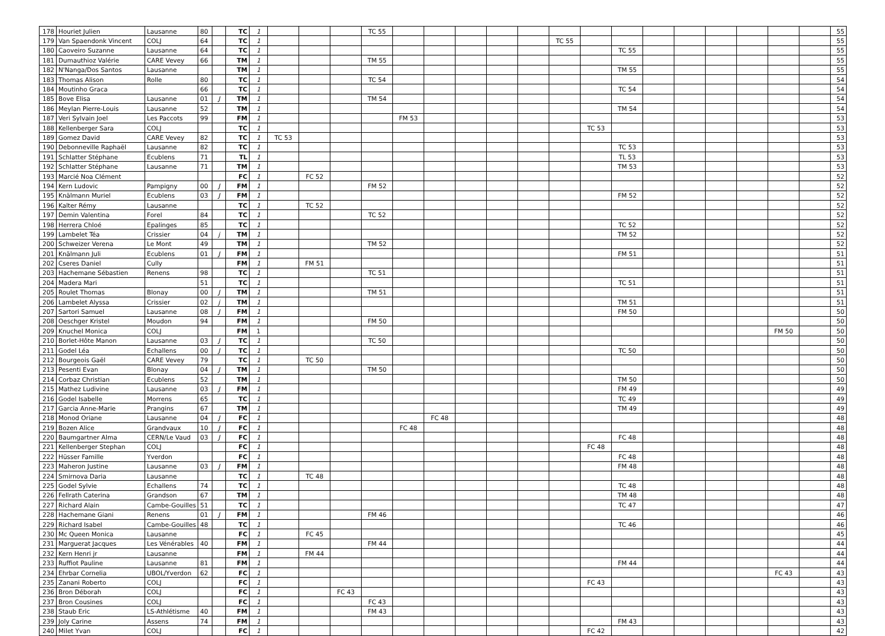| 178 | Houriet Julien | Lausanne | 80 | | TC | 1 | | | | TC 55 | | | | | | | | | | | | | | | 55 |
| 179 | Van Spaendonk Vincent | COLJ | 64 | | TC | 1 | | | | | | | | | | TC 55 | | | | | | | | | 55 |
| 180 | Caoveiro Suzanne | Lausanne | 64 | | TC | 1 | | | | | | | | | | | | TC 55 | | | | | | | 55 |
| 181 | Dumauthioz Valérie | CARE Vevey | 66 | | TM | 1 | | | | TM 55 | | | | | | | | | | | | | | | 55 |
| 182 | N'Nanga/Dos Santos | Lausanne | | | TM | 1 | | | | | | | | | | | | TM 55 | | | | | | | 55 |
| 183 | Thomas Alison | Rolle | 80 | | TC | 1 | | | | TC 54 | | | | | | | | | | | | | | | 54 |
| 184 | Moutinho Graca | | 66 | | TC | 1 | | | | | | | | | | | | TC 54 | | | | | | | 54 |
| 185 | Bove Elisa | Lausanne | 01 | J | TM | 1 | | | | TM 54 | | | | | | | | | | | | | | | 54 |
| 186 | Meylan Pierre-Louis | Lausanne | 52 | | TM | 1 | | | | | | | | | | | | TM 54 | | | | | | | 54 |
| 187 | Veri Sylvain Joel | Les Paccots | 99 | | FM | 1 | | | | | FM 53 | | | | | | | | | | | | | | 53 |
| 188 | Kellenberger Sara | COLJ | | | TC | 1 | | | | | | | | | | | TC 53 | | | | | | | | 53 |
| 189 | Gomez David | CARE Vevey | 82 | | TC | 1 | TC 53 | | | | | | | | | | | | | | | | | | 53 |
| 190 | Debonneville Raphaël | Lausanne | 82 | | TC | 1 | | | | | | | | | | | | TC 53 | | | | | | | 53 |
| 191 | Schlatter Stéphane | Ecublens | 71 | | TL | 1 | | | | | | | | | | | | TL 53 | | | | | | | 53 |
| 192 | Schlatter Stéphane | Lausanne | 71 | | TM | 1 | | | | | | | | | | | | TM 53 | | | | | | | 53 |
| 193 | Marcié Noa Clément | | | | FC | 1 | | FC 52 | | | | | | | | | | | | | | | | | 52 |
| 194 | Kern Ludovic | Pampigny | 00 | J | FM | 1 | | | | FM 52 | | | | | | | | | | | | | | | 52 |
| 195 | Knälmann Muriel | Ecublens | 03 | J | FM | 1 | | | | | | | | | | | | FM 52 | | | | | | | 52 |
| 196 | Kalter Rémy | Lausanne | | | TC | 1 | | TC 52 | | | | | | | | | | | | | | | | | 52 |
| 197 | Demin Valentina | Forel | 84 | | TC | 1 | | | | TC 52 | | | | | | | | | | | | | | | 52 |
| 198 | Herrera Chloé | Epalinges | 85 | | TC | 1 | | | | | | | | | | | | TC 52 | | | | | | | 52 |
| 199 | Lambelet Téa | Crissier | 04 | j | TM | 1 | | | | | | | | | | | | TM 52 | | | | | | | 52 |
| 200 | Schweizer Verena | Le Mont | 49 | | TM | 1 | | | | TM 52 | | | | | | | | | | | | | | | 52 |
| 201 | Knälmann Juli | Ecublens | 01 | J | FM | 1 | | | | | | | | | | | | FM 51 | | | | | | | 51 |
| 202 | Cseres Daniel | Cully | | | FM | 1 | | FM 51 | | | | | | | | | | | | | | | | | 51 |
| 203 | Hachemane Sébastien | Renens | 98 | | TC | 1 | | | | TC 51 | | | | | | | | | | | | | | | 51 |
| 204 | Madera Mari | | 51 | | TC | 1 | | | | | | | | | | | | TC 51 | | | | | | | 51 |
| 205 | Roulet Thomas | Blonay | 00 | J | TM | 1 | | | | TM 51 | | | | | | | | | | | | | | | 51 |
| 206 | Lambelet Alyssa | Crissier | 02 | j | TM | 1 | | | | | | | | | | | | TM 51 | | | | | | | 51 |
| 207 | Sartori Samuel | Lausanne | 08 | J | FM | 1 | | | | | | | | | | | | FM 50 | | | | | | | 50 |
| 208 | Oeschger Kristel | Moudon | 94 | | FM | 1 | | | | FM 50 | | | | | | | | | | | | | | | 50 |
| 209 | Knuchel Monica | COLJ | | | FM | 1 | | | | | | | | | | | | | | | | | FM 50 | | 50 |
| 210 | Borlet-Hôte Manon | Lausanne | 03 | J | TC | 1 | | | | TC 50 | | | | | | | | | | | | | | | 50 |
| 211 | Godel Léa | Echallens | 00 | J | TC | 1 | | | | | | | | | | | | TC 50 | | | | | | | 50 |
| 212 | Bourgeois Gaël | CARE Vevey | 79 | | TC | 1 | | TC 50 | | | | | | | | | | | | | | | | | 50 |
| 213 | Pesenti Evan | Blonay | 04 | J | TM | 1 | | | | TM 50 | | | | | | | | | | | | | | | 50 |
| 214 | Corbaz Christian | Ecublens | 52 | | TM | 1 | | | | | | | | | | | | TM 50 | | | | | | | 50 |
| 215 | Mathez Ludivine | Lausanne | 03 | J | FM | 1 | | | | | | | | | | | | FM 49 | | | | | | | 49 |
| 216 | Godel Isabelle | Morrens | 65 | | TC | 1 | | | | | | | | | | | | TC 49 | | | | | | | 49 |
| 217 | Garcia Anne-Marie | Prangins | 67 | | TM | 1 | | | | | | | | | | | | TM 49 | | | | | | | 49 |
| 218 | Monod Oriane | Lausanne | 04 | J | FC | 1 | | | | | | FC 48 | | | | | | | | | | | | | 48 |
| 219 | Bozen Alice | Grandvaux | 10 | J | FC | 1 | | | | | FC 48 | | | | | | | | | | | | | | 48 |
| 220 | Baumgartner Alma | CERN/Le Vaud | 03 | J | FC | 1 | | | | | | | | | | | | FC 48 | | | | | | | 48 |
| 221 | Kellenberger Stephan | COLJ | | | FC | 1 | | | | | | | | | | | FC 48 | | | | | | | | 48 |
| 222 | Hüsser Famille | Yverdon | | | FC | 1 | | | | | | | | | | | | FC 48 | | | | | | | 48 |
| 223 | Maheron Justine | Lausanne | 03 | J | FM | 1 | | | | | | | | | | | | FM 48 | | | | | | | 48 |
| 224 | Smirnova Daria | Lausanne | | | TC | 1 | | TC 48 | | | | | | | | | | | | | | | | | 48 |
| 225 | Godel Sylvie | Echallens | 74 | | TC | 1 | | | | | | | | | | | | TC 48 | | | | | | | 48 |
| 226 | Fellrath Caterina | Grandson | 67 | | TM | 1 | | | | | | | | | | | | TM 48 | | | | | | | 48 |
| 227 | Richard Alain | Cambe-Gouilles | 51 | | TC | 1 | | | | | | | | | | | | TC 47 | | | | | | | 47 |
| 228 | Hachemane Giani | Renens | 01 | J | FM | 1 | | | | FM 46 | | | | | | | | | | | | | | | 46 |
| 229 | Richard Isabel | Cambe-Gouilles | 48 | | TC | 1 | | | | | | | | | | | | TC 46 | | | | | | | 46 |
| 230 | Mc Queen Monica | Lausanne | | | FC | 1 | | FC 45 | | | | | | | | | | | | | | | | | 45 |
| 231 | Marguerat Jacques | Les Vénérables | 40 | | FM | 1 | | | | FM 44 | | | | | | | | | | | | | | | 44 |
| 232 | Kern Henri jr | Lausanne | | | FM | 1 | | FM 44 | | | | | | | | | | | | | | | | | 44 |
| 233 | Ruffiot Pauline | Lausanne | 81 | | FM | 1 | | | | | | | | | | | | FM 44 | | | | | | | 44 |
| 234 | Ehrbar Cornelia | UBOL/Yverdon | 62 | | FC | 1 | | | | | | | | | | | | | | | | | FC 43 | | 43 |
| 235 | Zanani Roberto | COLJ | | | FC | 1 | | | | | | | | | | | FC 43 | | | | | | | | 43 |
| 236 | Bron Déborah | COLJ | | | FC | 1 | | | FC 43 | | | | | | | | | | | | | | | | 43 |
| 237 | Bron Cousines | COLJ | | | FC | 1 | | | | FC 43 | | | | | | | | | | | | | | | 43 |
| 238 | Staub Eric | LS-Athlétisme | 40 | | FM | 1 | | | | FM 43 | | | | | | | | | | | | | | | 43 |
| 239 | Joly Carine | Assens | 74 | | FM | 1 | | | | | | | | | | | | FM 43 | | | | | | | 43 |
| 240 | Milet Yvan | COLJ | | | FC | 1 | | | | | | | | | | | FC 42 | | | | | | | | 42 |